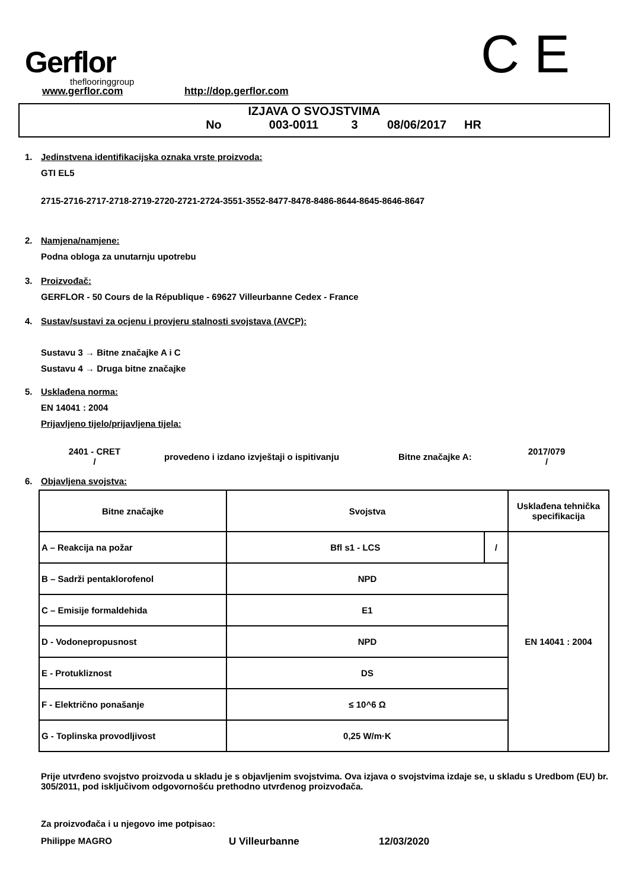Gerflor
theflooringgroup
C E
www.gerflor.com http://dop.gerflor.com
IZJAVA O SVOJSTVIMA
No 003-0011 3 08/06/2017 HR
1. Jedinstvena identifikacijska oznaka vrste proizvoda:
GTI EL5
2715-2716-2717-2718-2719-2720-2721-2724-3551-3552-8477-8478-8486-8644-8645-8646-8647
2. Namjena/namjene:
Podna obloga za unutarnju upotrebu
3. Proizvođač:
GERFLOR - 50 Cours de la République - 69627 Villeurbanne Cedex - France
4. Sustav/sustavi za ocjenu i provjeru stalnosti svojstava (AVCP):
Sustavu 3 → Bitne značajke A i C
Sustavu 4 → Druga bitne značajke
5. Usklađena norma:
EN 14041 : 2004
Prijavljeno tijelo/prijavljena tijela:
2401 - CRET
/
provedeno i izdano izvještaji o ispitivanju Bitne značajke A:
2017/079
/
6. Objavljena svojstva:
| Bitne značajke | Svojstva | | Usklađena tehnička specifikacija |
| --- | --- | --- | --- |
| A – Reakcija na požar | Bfl s1 - LCS | / | EN 14041 : 2004 |
| B – Sadrži pentaklorofenol | NPD | | |
| C – Emisije formaldehida | E1 | | |
| D - Vodonepropusnost | NPD | | |
| E - Protukliznost | DS | | |
| F - Električno ponašanje | ≤ 10^6 Ω | | |
| G - Toplinska provodljivost | 0,25 W/m·K | | |
Prije utvrđeno svojstvo proizvoda u skladu je s objavljenim svojstvima. Ova izjava o svojstvima izdaje se, u skladu s Uredbom (EU) br. 305/2011, pod isključivom odgovornošću prethodno utvrđenog proizvođača.
Za proizvođača i u njegovo ime potpisao:
Philippe MAGRO U Villeurbanne 12/03/2020